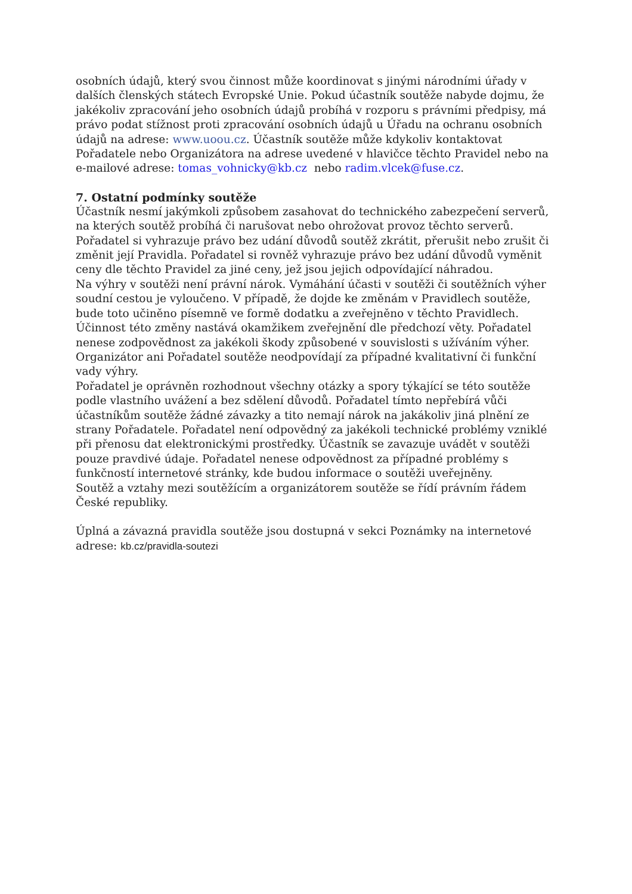osobních údajů, který svou činnost může koordinovat s jinými národními úřady v dalších členských státech Evropské Unie. Pokud účastník soutěže nabyde dojmu, že jakékoliv zpracování jeho osobních údajů probíhá v rozporu s právními předpisy, má právo podat stížnost proti zpracování osobních údajů u Úřadu na ochranu osobních údajů na adrese: www.uoou.cz. Účastník soutěže může kdykoliv kontaktovat Pořadatele nebo Organizátora na adrese uvedené v hlavičce těchto Pravidel nebo na e-mailové adrese: tomas_vohnicky@kb.cz nebo radim.vlcek@fuse.cz.
7. Ostatní podmínky soutěže
Účastník nesmí jakýmkoli způsobem zasahovat do technického zabezpečení serverů, na kterých soutěž probíhá či narušovat nebo ohrožovat provoz těchto serverů.
Pořadatel si vyhrazuje právo bez udání důvodů soutěž zkrátit, přerušit nebo zrušit či změnit její Pravidla. Pořadatel si rovněž vyhrazuje právo bez udání důvodů vyměnit ceny dle těchto Pravidel za jiné ceny, jež jsou jejich odpovídající náhradou.
Na výhry v soutěži není právní nárok. Vymáhání účasti v soutěži či soutěžních výher soudní cestou je vyloučeno. V případě, že dojde ke změnám v Pravidlech soutěže, bude toto učiněno písemně ve formě dodatku a zveřejněno v těchto Pravidlech. Účinnost této změny nastává okamžikem zveřejnění dle předchozí věty. Pořadatel nenese zodpovědnost za jakékoli škody způsobené v souvislosti s užíváním výher. Organizátor ani Pořadatel soutěže neodpovídají za případné kvalitativní či funkční vady výhry.
Pořadatel je oprávněn rozhodnout všechny otázky a spory týkající se této soutěže podle vlastního uvážení a bez sdělení důvodů. Pořadatel tímto nepřebírá vůči účastníkům soutěže žádné závazky a tito nemají nárok na jakákoliv jiná plnění ze strany Pořadatele. Pořadatel není odpovědný za jakékoli technické problémy vzniklé při přenosu dat elektronickými prostředky. Účastník se zavazuje uvádět v soutěži pouze pravdivé údaje. Pořadatel nenese odpovědnost za případné problémy s funkčností internetové stránky, kde budou informace o soutěži uveřejněny.
Soutěž a vztahy mezi soutěžícím a organizátorem soutěže se řídí právním řádem České republiky.
Úplná a závazná pravidla soutěže jsou dostupná v sekci Poznámky na internetové adrese: kb.cz/pravidla-soutezi